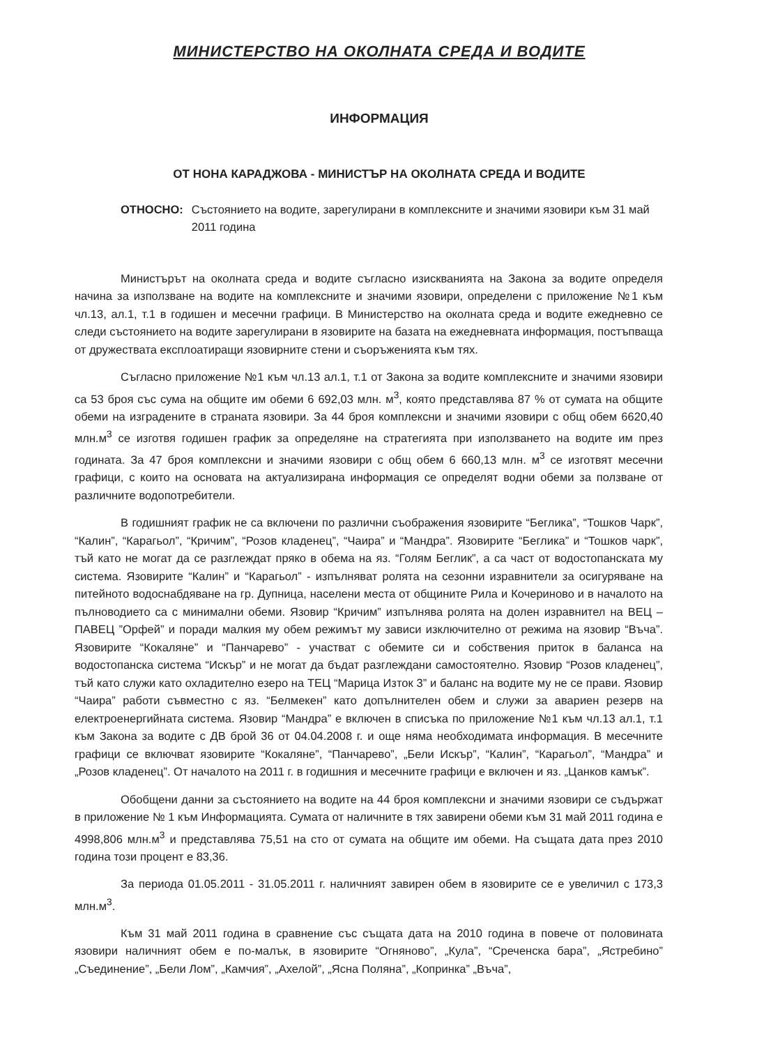МИНИСТЕРСТВО НА ОКОЛНАТА СРЕДА И ВОДИТЕ
ИНФОРМАЦИЯ
ОТ НОНА КАРАДЖОВА - МИНИСТЪР НА ОКОЛНАТА СРЕДА И ВОДИТЕ
ОТНОСНО: Състоянието на водите, зарегулирани в комплексните и значими язовири към 31 май 2011 година
Министърът на околната среда и водите съгласно изискванията на Закона за водите определя начина за използване на водите на комплексните и значими язовири, определени с приложение №1 към чл.13, ал.1, т.1 в годишен и месечни графици. В Министерство на околната среда и водите ежедневно се следи състоянието на водите зарегулирани в язовирите на базата на ежедневната информация, постъпваща от дружествата експлоатиращи язовирните стени и съоръженията към тях.
Съгласно приложение №1 към чл.13 ал.1, т.1 от Закона за водите комплексните и значими язовири са 53 броя със сума на общите им обеми 6 692,03 млн. м<sup>3</sup>, която представлява 87 % от сумата на общите обеми на изградените в страната язовири. За 44 броя комплексни и значими язовири с общ обем 6620,40 млн.м<sup>3</sup> се изготвя годишен график за определяне на стратегията при използването на водите им през годината. За 47 броя комплексни и значими язовири с общ обем 6 660,13 млн. м<sup>3</sup> се изготвят месечни графици, с които на основата на актуализирана информация се определят водни обеми за ползване от различните водопотребители.
В годишният график не са включени по различни съображения язовирите “Беглика”, “Тошков Чарк”, “Калин”, “Карагьол”, “Кричим”, “Розов кладенец”, “Чаира” и “Мандра”. Язовирите “Беглика” и “Тошков чарк”, тъй като не могат да се разглеждат пряко в обема на яз. “Голям Беглик”, а са част от водостопанската му система. Язовирите “Калин” и “Карагьол” - изпълняват ролята на сезонни изравнители за осигуряване на питейното водоснабдяване на гр. Дупница, населени места от общините Рила и Кочериново и в началото на пълноводието са с минимални обеми. Язовир “Кричим” изпълнява ролята на долен изравнител на ВЕЦ – ПАВЕЦ ”Орфей” и поради малкия му обем режимът му зависи изключително от режима на язовир “Въча”. Язовирите “Кокаляне” и “Панчарево” - участват с обемите си и собствения приток в баланса на водостопанска система “Искър” и не могат да бъдат разглеждани самостоятелно. Язовир “Розов кладенец”, тъй като служи като охладително езеро на ТЕЦ “Марица Изток 3” и баланс на водите му не се прави. Язовир “Чаира” работи съвместно с яз. “Белмекен” като допълнителен обем и служи за авариен резерв на електроенергийната система. Язовир “Мандра” е включен в списъка по приложение №1 към чл.13 ал.1, т.1 към Закона за водите с ДВ брой 36 от 04.04.2008 г. и още няма необходимата информация. В месечните графици се включват язовирите “Кокаляне”, “Панчарево”, „Бели Искър”, “Калин”, “Карагьол”, “Мандра” и „Розов кладенец”. От началото на 2011 г. в годишния и месечните графици е включен и яз. „Цанков камък”.
Обобщени данни за състоянието на водите на 44 броя комплексни и значими язовири се съдържат в приложение № 1 към Информацията. Сумата от наличните в тях завирени обеми към 31 май 2011 година е 4998,806 млн.м<sup>3</sup> и представлява 75,51 на сто от сумата на общите им обеми. На същата дата през 2010 година този процент е 83,36.
За периода 01.05.2011 - 31.05.2011 г. наличният завирен обем в язовирите се е увеличил с 173,3 млн.м<sup>3</sup>.
Към 31 май 2011 година в сравнение със същата дата на 2010 година в повече от половината язовири наличният обем е по-малък, в язовирите “Огняново”, „Кула”, “Среченска бара”, „Ястребино” „Съединение”, „Бели Лом”, „Камчия”, „Ахелой”, „Ясна Поляна”, „Копринка” „Въча”,